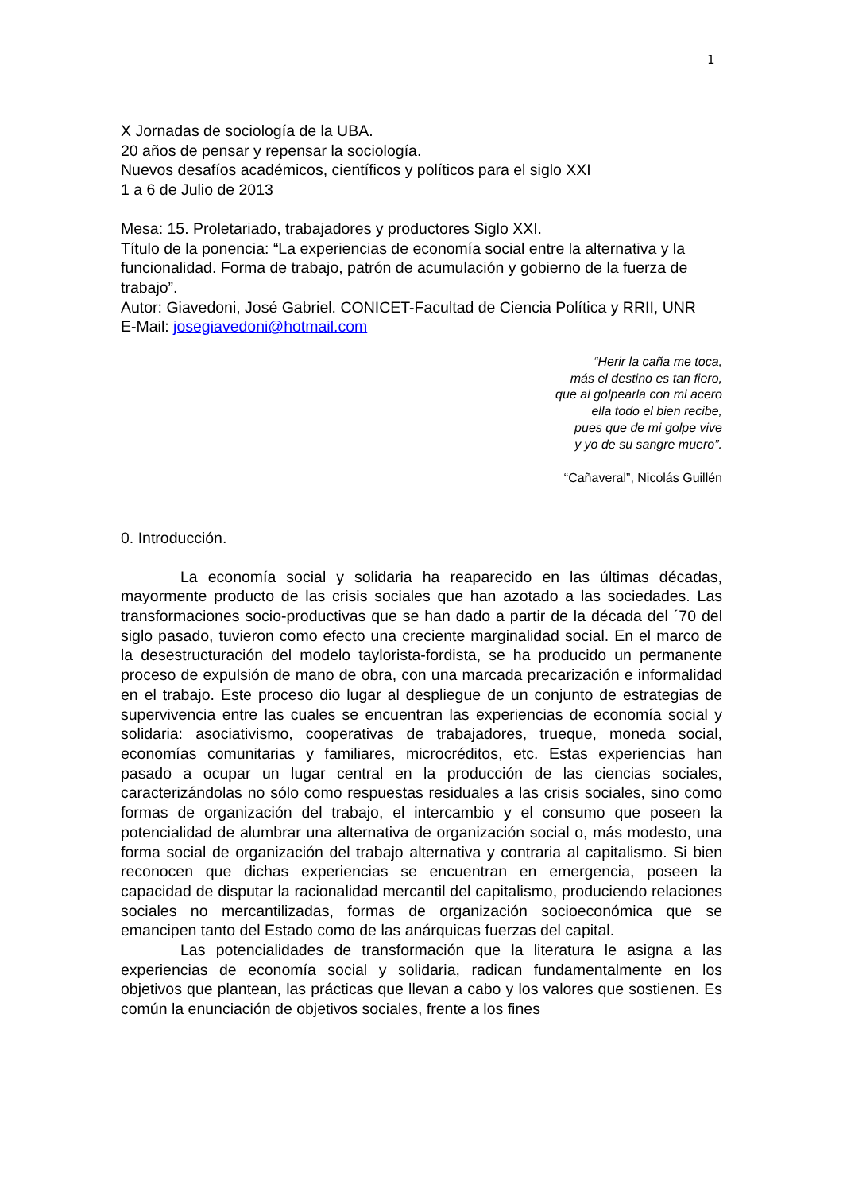1
X Jornadas de sociología de la UBA.
20 años de pensar y repensar la sociología.
Nuevos desafíos académicos, científicos y políticos para el siglo XXI
1 a 6 de Julio de 2013
Mesa: 15. Proletariado, trabajadores y productores Siglo XXI.
Título de la ponencia: “La experiencias de economía social entre la alternativa y la funcionalidad. Forma de trabajo, patrón de acumulación y gobierno de la fuerza de trabajo”.
Autor: Giavedoni, José Gabriel. CONICET-Facultad de Ciencia Política y RRII, UNR
E-Mail: josegiavedoni@hotmail.com
“Herir la caña me toca,
más el destino es tan fiero,
que al golpearla con mi acero
ella todo el bien recibe,
pues que de mi golpe vive
y yo de su sangre muero”.
“Cañaveral”, Nicolás Guillén
0. Introducción.
La economía social y solidaria ha reaparecido en las últimas décadas, mayormente producto de las crisis sociales que han azotado a las sociedades. Las transformaciones socio-productivas que se han dado a partir de la década del ´70 del siglo pasado, tuvieron como efecto una creciente marginalidad social. En el marco de la desestructuración del modelo taylorista-fordista, se ha producido un permanente proceso de expulsión de mano de obra, con una marcada precarización e informalidad en el trabajo. Este proceso dio lugar al despliegue de un conjunto de estrategias de supervivencia entre las cuales se encuentran las experiencias de economía social y solidaria: asociativismo, cooperativas de trabajadores, trueque, moneda social, economías comunitarias y familiares, microcréditos, etc. Estas experiencias han pasado a ocupar un lugar central en la producción de las ciencias sociales, caracterizándolas no sólo como respuestas residuales a las crisis sociales, sino como formas de organización del trabajo, el intercambio y el consumo que poseen la potencialidad de alumbrar una alternativa de organización social o, más modesto, una forma social de organización del trabajo alternativa y contraria al capitalismo. Si bien reconocen que dichas experiencias se encuentran en emergencia, poseen la capacidad de disputar la racionalidad mercantil del capitalismo, produciendo relaciones sociales no mercantilizadas, formas de organización socioeconómica que se emancipen tanto del Estado como de las anárquicas fuerzas del capital.
Las potencialidades de transformación que la literatura le asigna a las experiencias de economía social y solidaria, radican fundamentalmente en los objetivos que plantean, las prácticas que llevan a cabo y los valores que sostienen. Es común la enunciación de objetivos sociales, frente a los fines